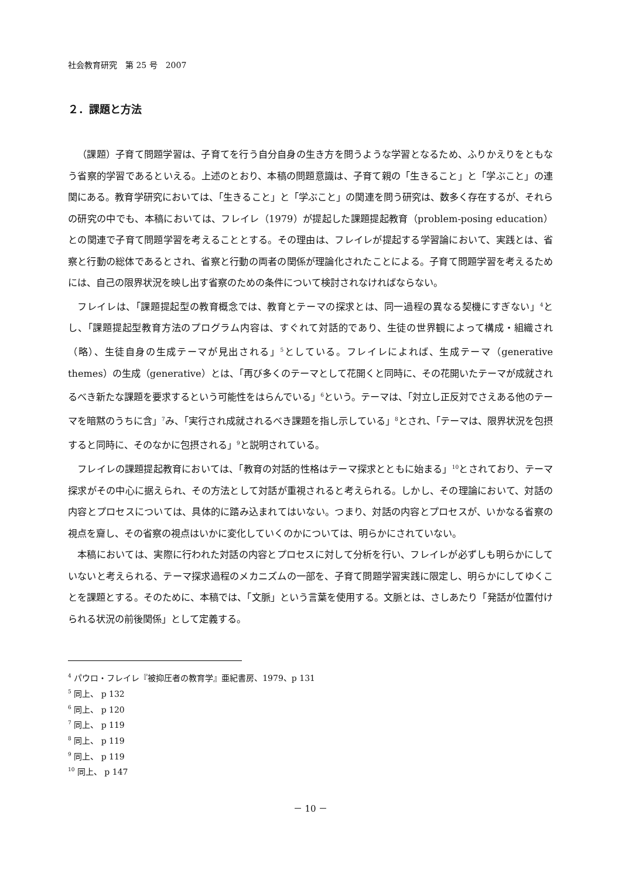社会教育研究　第 25 号　2007
２．課題と方法
（課題）子育て問題学習は、子育てを行う自分自身の生き方を問うような学習となるため、ふりかえりをともなう省察的学習であるといえる。上述のとおり、本稿の問題意識は、子育て親の「生きること」と「学ぶこと」の連関にある。教育学研究においては、「生きること」と「学ぶこと」の関連を問う研究は、数多く存在するが、それらの研究の中でも、本稿においては、フレイレ（1979）が提起した課題提起教育（problem-posing education）との関連で子育て問題学習を考えることとする。その理由は、フレイレが提起する学習論において、実践とは、省察と行動の総体であるとされ、省察と行動の両者の関係が理論化されたことによる。子育て問題学習を考えるためには、自己の限界状況を映し出す省察のための条件について検討されなければならない。
フレイレは、「課題提起型の教育概念では、教育とテーマの探求とは、同一過程の異なる契機にすぎない」<sup>4</sup>とし、「課題提起型教育方法のプログラム内容は、すぐれて対話的であり、生徒の世界観によって構成・組織され（略）、生徒自身の生成テーマが見出される」<sup>5</sup>としている。フレイレによれば、生成テーマ（generative themes）の生成（generative）とは、「再び多くのテーマとして花開くと同時に、その花開いたテーマが成就されるべき新たな課題を要求するという可能性をはらんでいる」<sup>6</sup>という。テーマは、「対立し正反対でさえある他のテーマを暗黙のうちに含」<sup>7</sup>み、「実行され成就されるべき課題を指し示している」<sup>8</sup>とされ、「テーマは、限界状況を包摂すると同時に、そのなかに包摂される」<sup>9</sup>と説明されている。
フレイレの課題提起教育においては、「教育の対話的性格はテーマ探求とともに始まる」<sup>10</sup>とされており、テーマ探求がその中心に据えられ、その方法として対話が重視されると考えられる。しかし、その理論において、対話の内容とプロセスについては、具体的に踏み込まれてはいない。つまり、対話の内容とプロセスが、いかなる省察の視点を齎し、その省察の視点はいかに変化していくのかについては、明らかにされていない。
本稿においては、実際に行われた対話の内容とプロセスに対して分析を行い、フレイレが必ずしも明らかにしていないと考えられる、テーマ探求過程のメカニズムの一部を、子育て問題学習実践に限定し、明らかにしてゆくことを課題とする。そのために、本稿では、「文脈」という言葉を使用する。文脈とは、さしあたり「発話が位置付けられる状況の前後関係」として定義する。
<sup>4</sup> パウロ・フレイレ『被抑圧者の教育学』亜紀書房、1979、p 131
<sup>5</sup> 同上、 p 132
<sup>6</sup> 同上、 p 120
<sup>7</sup> 同上、 p 119
<sup>8</sup> 同上、 p 119
<sup>9</sup> 同上、 p 119
<sup>10</sup> 同上、 p 147
－ 10 －